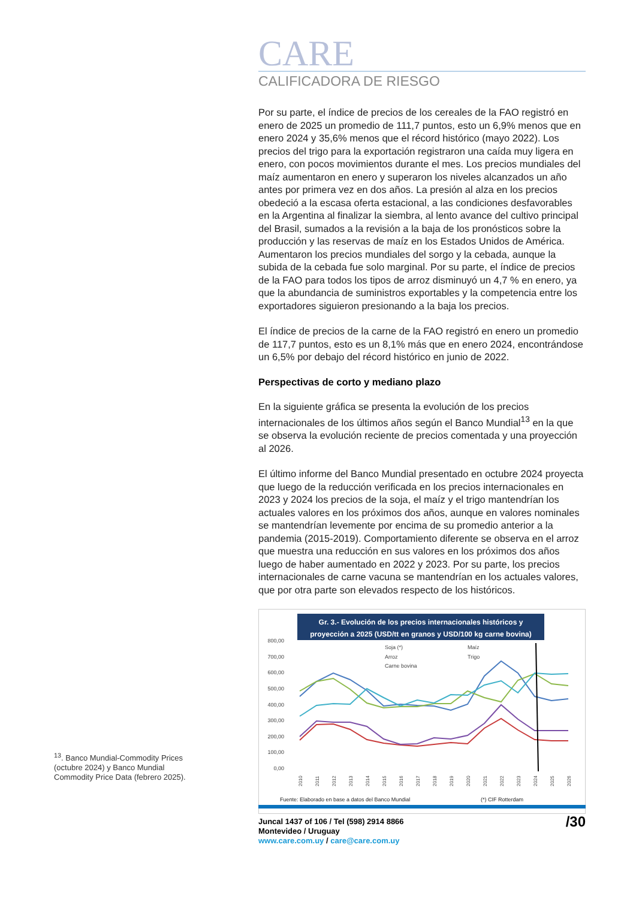CARE
CALIFICADORA DE RIESGO
Por su parte, el índice de precios de los cereales de la FAO registró en enero de 2025 un promedio de 111,7 puntos, esto un 6,9% menos que en enero 2024 y 35,6% menos que el récord histórico (mayo 2022). Los precios del trigo para la exportación registraron una caída muy ligera en enero, con pocos movimientos durante el mes. Los precios mundiales del maíz aumentaron en enero y superaron los niveles alcanzados un año antes por primera vez en dos años. La presión al alza en los precios obedeció a la escasa oferta estacional, a las condiciones desfavorables en la Argentina al finalizar la siembra, al lento avance del cultivo principal del Brasil, sumados a la revisión a la baja de los pronósticos sobre la producción y las reservas de maíz en los Estados Unidos de América. Aumentaron los precios mundiales del sorgo y la cebada, aunque la subida de la cebada fue solo marginal. Por su parte, el índice de precios de la FAO para todos los tipos de arroz disminuyó un 4,7 % en enero, ya que la abundancia de suministros exportables y la competencia entre los exportadores siguieron presionando a la baja los precios.
El índice de precios de la carne de la FAO registró en enero un promedio de 117,7 puntos, esto es un 8,1% más que en enero 2024, encontrándose un 6,5% por debajo del récord histórico en junio de 2022.
Perspectivas de corto y mediano plazo
En la siguiente gráfica se presenta la evolución de los precios internacionales de los últimos años según el Banco Mundial<sup>13</sup> en la que se observa la evolución reciente de precios comentada y una proyección al 2026.
El último informe del Banco Mundial presentado en octubre 2024 proyecta que luego de la reducción verificada en los precios internacionales en 2023 y 2024 los precios de la soja, el maíz y el trigo mantendrían los actuales valores en los próximos dos años, aunque en valores nominales se mantendrían levemente por encima de su promedio anterior a la pandemia (2015-2019). Comportamiento diferente se observa en el arroz que muestra una reducción en sus valores en los próximos dos años luego de haber aumentado en 2022 y 2023. Por su parte, los precios internacionales de carne vacuna se mantendrían en los actuales valores, que por otra parte son elevados respecto de los históricos.
Gr. 3.- Evolución de los precios internacionales históricos y
proyección a 2025 (USD/tt en granos y USD/100 kg carne bovina)
800,00
700,00
600,00
500,00
400,00
300,00
200,00
100,00
0,00
Soja (*)
Maíz
Arroz
Trigo
Carne bovina
2010
2011
2012
2013
2014
2015
2016
2017
2018
2019
2020
2021
2022
2023
2024
2025
2026
Fuente: Elaborado en base a datos del Banco Mundial
(*) CIF Rotterdam
<sup>13</sup>. Banco Mundial-Commodity Prices (octubre 2024) y Banco Mundial Commodity Price Data (febrero 2025).
Juncal 1437 of 106 / Tel (598) 2914 8866
Montevideo / Uruguay
www.care.com.uy / care@care.com.uy
/30